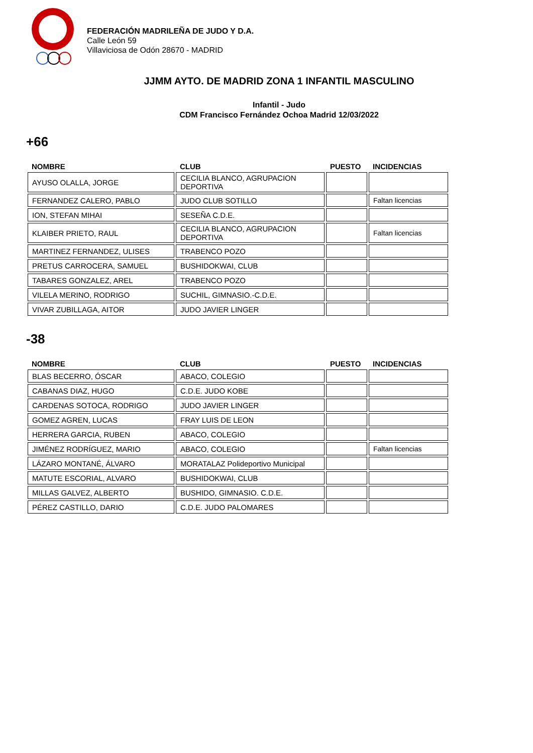FEDERACIÓN MADRILEÑA DE JUDO Y D.A.
Calle León 59
Villaviciosa de Odón 28670 - MADRID
JJMM AYTO. DE MADRID ZONA 1 INFANTIL MASCULINO
Infantil - Judo
CDM Francisco Fernández Ochoa Madrid 12/03/2022
+66
| NOMBRE | CLUB | PUESTO | INCIDENCIAS |
| --- | --- | --- | --- |
| AYUSO OLALLA, JORGE | CECILIA BLANCO, AGRUPACION DEPORTIVA | | |
| FERNANDEZ CALERO, PABLO | JUDO CLUB SOTILLO | | Faltan licencias |
| ION, STEFAN MIHAI | SESEÑA C.D.E. | | |
| KLAIBER PRIETO, RAUL | CECILIA BLANCO, AGRUPACION DEPORTIVA | | Faltan licencias |
| MARTINEZ FERNANDEZ, ULISES | TRABENCO POZO | | |
| PRETUS CARROCERA, SAMUEL | BUSHIDOKWAI, CLUB | | |
| TABARES GONZALEZ, AREL | TRABENCO POZO | | |
| VILELA MERINO, RODRIGO | SUCHIL, GIMNASIO.-C.D.E. | | |
| VIVAR ZUBILLAGA, AITOR | JUDO JAVIER LINGER | | |
-38
| NOMBRE | CLUB | PUESTO | INCIDENCIAS |
| --- | --- | --- | --- |
| BLAS BECERRO, ÓSCAR | ABACO, COLEGIO | | |
| CABANAS DIAZ, HUGO | C.D.E. JUDO KOBE | | |
| CARDENAS SOTOCA, RODRIGO | JUDO JAVIER LINGER | | |
| GOMEZ AGREN, LUCAS | FRAY LUIS DE LEON | | |
| HERRERA GARCIA, RUBEN | ABACO, COLEGIO | | |
| JIMÉNEZ RODRÍGUEZ, MARIO | ABACO, COLEGIO | | Faltan licencias |
| LÁZARO MONTANÉ, ÁLVARO | MORATALAZ Polideportivo Municipal | | |
| MATUTE ESCORIAL, ALVARO | BUSHIDOKWAI, CLUB | | |
| MILLAS GALVEZ, ALBERTO | BUSHIDO, GIMNASIO. C.D.E. | | |
| PÉREZ CASTILLO, DARIO | C.D.E. JUDO PALOMARES | | |